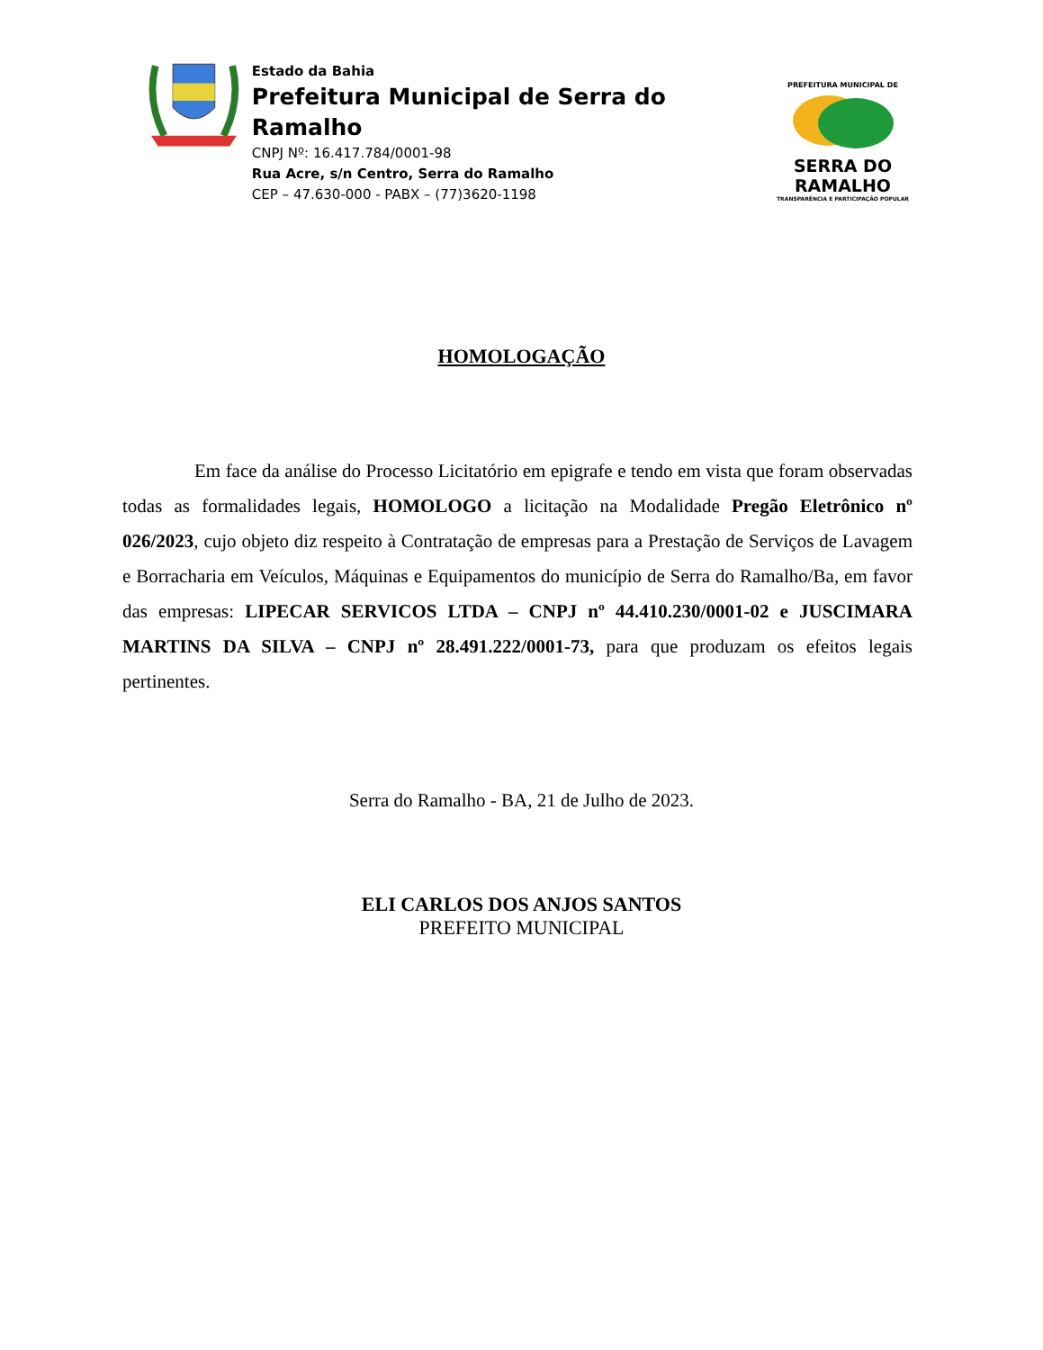Estado da Bahia
Prefeitura Municipal de Serra do Ramalho
CNPJ Nº: 16.417.784/0001-98
Rua Acre, s/n Centro, Serra do Ramalho
CEP – 47.630-000 - PABX – (77)3620-1198
PREFEITURA MUNICIPAL DE
SERRA DO RAMALHO
TRANSPARÊNCIA E PARTICIPAÇÃO POPULAR
HOMOLOGAÇÃO
Em face da análise do Processo Licitatório em epigrafe e tendo em vista que foram observadas todas as formalidades legais, HOMOLOGO a licitação na Modalidade Pregão Eletrônico nº 026/2023, cujo objeto diz respeito à Contratação de empresas para a Prestação de Serviços de Lavagem e Borracharia em Veículos, Máquinas e Equipamentos do município de Serra do Ramalho/Ba, em favor das empresas: LIPECAR SERVICOS LTDA – CNPJ nº 44.410.230/0001-02 e JUSCIMARA MARTINS DA SILVA – CNPJ nº 28.491.222/0001-73, para que produzam os efeitos legais pertinentes.
Serra do Ramalho - BA, 21 de Julho de 2023.
ELI CARLOS DOS ANJOS SANTOS
PREFEITO MUNICIPAL